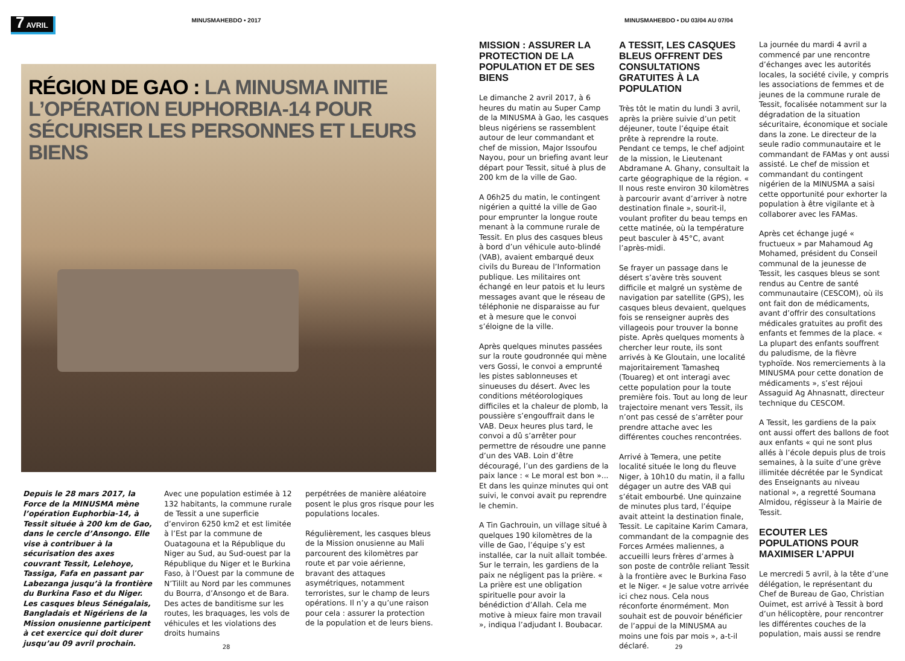7 AVRIL
MINUSMAHEBDO • 2017
RÉGION DE GAO : LA MINUSMA INITIE L’OPÉRATION EUPHORBIA-14 POUR SÉCURISER LES PERSONNES ET LEURS BIENS
Depuis le 28 mars 2017, la Force de la MINUSMA mène l’opération Euphorbia-14, à Tessit située à 200 km de Gao, dans le cercle d’Ansongo. Elle vise à contribuer à la sécurisation des axes couvrant Tessit, Lelehoye, Tassiga, Fafa en passant par Labezanga jusqu’à la frontière du Burkina Faso et du Niger. Les casques bleus Sénégalais, Bangladais et Nigériens de la Mission onusienne participent à cet exercice qui doit durer jusqu’au 09 avril prochain.
Avec une population estimée à 12 132 habitants, la commune rurale de Tessit a une superficie d’environ 6250 km2 et est limitée à l’Est par la commune de Ouatagouna et la République du Niger au Sud, au Sud-ouest par la République du Niger et le Burkina Faso, à l’Ouest par la commune de N’Tililt au Nord par les communes du Bourra, d’Ansongo et de Bara. Des actes de banditisme sur les routes, les braquages, les vols de véhicules et les violations des droits humains
perpétrées de manière aléatoire posent le plus gros risque pour les populations locales.
Régulièrement, les casques bleus de la Mission onusienne au Mali parcourent des kilomètres par route et par voie aérienne, bravant des attaques asymétriques, notamment terroristes, sur le champ de leurs opérations. Il n’y a qu’une raison pour cela : assurer la protection de la population et de leurs biens.
28
MINUSMAHEBDO • DU 03/04 AU 07/04
MISSION : ASSURER LA PROTECTION DE LA POPULATION ET DE SES BIENS
Le dimanche 2 avril 2017, à 6 heures du matin au Super Camp de la MINUSMA à Gao, les casques bleus nigériens se rassemblent autour de leur commandant et chef de mission, Major Issoufou Nayou, pour un briefing avant leur départ pour Tessit, situé à plus de 200 km de la ville de Gao.
A 06h25 du matin, le contingent nigérien a quitté la ville de Gao pour emprunter la longue route menant à la commune rurale de Tessit. En plus des casques bleus à bord d’un véhicule auto-blindé (VAB), avaient embarqué deux civils du Bureau de l’Information publique. Les militaires ont échangé en leur patois et lu leurs messages avant que le réseau de téléphonie ne disparaisse au fur et à mesure que le convoi s’éloigne de la ville.
Après quelques minutes passées sur la route goudronnée qui mène vers Gossi, le convoi a emprunté les pistes sablonneuses et sinueuses du désert. Avec les conditions météorologiques difficiles et la chaleur de plomb, la poussière s’engouffrait dans le VAB. Deux heures plus tard, le convoi a dû s’arrêter pour permettre de résoudre une panne d’un des VAB. Loin d’être découragé, l’un des gardiens de la paix lance : « Le moral est bon »... Et dans les quinze minutes qui ont suivi, le convoi avait pu reprendre le chemin.
A Tin Gachrouin, un village situé à quelques 190 kilomètres de la ville de Gao, l’équipe s’y est installée, car la nuit allait tombée. Sur le terrain, les gardiens de la paix ne négligent pas la prière. « La prière est une obligation spirituelle pour avoir la bénédiction d’Allah. Cela me motive à mieux faire mon travail », indiqua l’adjudant I. Boubacar.
A TESSIT, LES CASQUES BLEUS OFFRENT DES CONSULTATIONS GRATUITES À LA POPULATION
Très tôt le matin du lundi 3 avril, après la prière suivie d’un petit déjeuner, toute l’équipe était prête à reprendre la route. Pendant ce temps, le chef adjoint de la mission, le Lieutenant Abdramane A. Ghany, consultait la carte géographique de la région. « Il nous reste environ 30 kilomètres à parcourir avant d’arriver à notre destination finale », sourit-il, voulant profiter du beau temps en cette matinée, où la température peut basculer à 45°C, avant l’après-midi.
Se frayer un passage dans le désert s’avère très souvent difficile et malgré un système de navigation par satellite (GPS), les casques bleus devaient, quelques fois se renseigner auprès des villageois pour trouver la bonne piste. Après quelques moments à chercher leur route, ils sont arrivés à Ke Gloutain, une localité majoritairement Tamasheq (Touareg) et ont interagi avec cette population pour la toute première fois. Tout au long de leur trajectoire menant vers Tessit, ils n’ont pas cessé de s’arrêter pour prendre attache avec les différentes couches rencontrées.
Arrivé à Temera, une petite localité située le long du fleuve Niger, à 10h10 du matin, il a fallu dégager un autre des VAB qui s’était embourbé. Une quinzaine de minutes plus tard, l’équipe avait atteint la destination finale, Tessit. Le capitaine Karim Camara, commandant de la compagnie des Forces Armées maliennes, a accueilli leurs frères d’armes à son poste de contrôle reliant Tessit à la frontière avec le Burkina Faso et le Niger. « Je salue votre arrivée ici chez nous. Cela nous réconforte énormément. Mon souhait est de pouvoir bénéficier de l’appui de la MINUSMA au moins une fois par mois », a-t-il déclaré.
La journée du mardi 4 avril a commencé par une rencontre d’échanges avec les autorités locales, la société civile, y compris les associations de femmes et de jeunes de la commune rurale de Tessit, focalisée notamment sur la dégradation de la situation sécuritaire, économique et sociale dans la zone. Le directeur de la seule radio communautaire et le commandant de FAMas y ont aussi assisté. Le chef de mission et commandant du contingent nigérien de la MINUSMA a saisi cette opportunité pour exhorter la population à être vigilante et à collaborer avec les FAMas.
Après cet échange jugé « fructueux » par Mahamoud Ag Mohamed, président du Conseil communal de la jeunesse de Tessit, les casques bleus se sont rendus au Centre de santé communautaire (CESCOM), où ils ont fait don de médicaments, avant d’offrir des consultations médicales gratuites au profit des enfants et femmes de la place. « La plupart des enfants souffrent du paludisme, de la fièvre typhoïde. Nos remerciements à la MINUSMA pour cette donation de médicaments », s’est réjoui Assaguid Ag Ahnasnatt, directeur technique du CESCOM.
A Tessit, les gardiens de la paix ont aussi offert des ballons de foot aux enfants « qui ne sont plus allés à l’école depuis plus de trois semaines, à la suite d’une grève illimitée décrétée par le Syndicat des Enseignants au niveau national », a regretté Soumana Almidou, régisseur à la Mairie de Tessit.
ECOUTER LES POPULATIONS POUR MAXIMISER L’APPUI
Le mercredi 5 avril, à la tête d’une délégation, le représentant du Chef de Bureau de Gao, Christian Ouimet, est arrivé à Tessit à bord d’un hélicoptère, pour rencontrer les différentes couches de la population, mais aussi se rendre
29